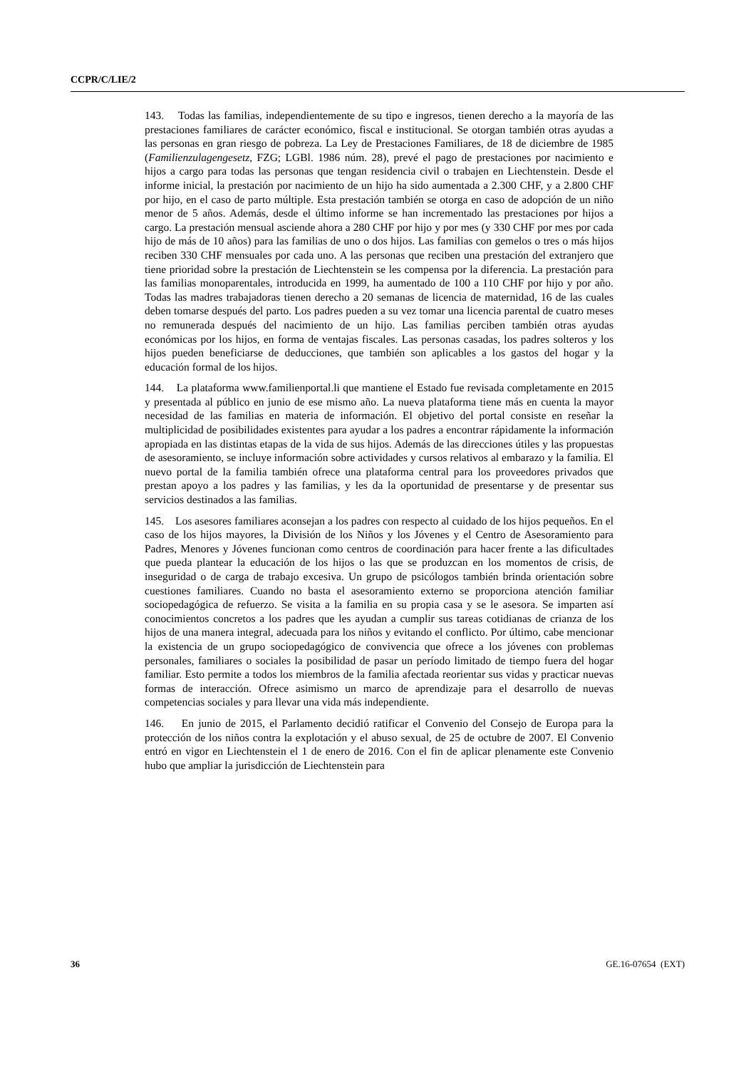CCPR/C/LIE/2
143. Todas las familias, independientemente de su tipo e ingresos, tienen derecho a la mayoría de las prestaciones familiares de carácter económico, fiscal e institucional. Se otorgan también otras ayudas a las personas en gran riesgo de pobreza. La Ley de Prestaciones Familiares, de 18 de diciembre de 1985 (Familienzulagengesetz, FZG; LGBl. 1986 núm. 28), prevé el pago de prestaciones por nacimiento e hijos a cargo para todas las personas que tengan residencia civil o trabajen en Liechtenstein. Desde el informe inicial, la prestación por nacimiento de un hijo ha sido aumentada a 2.300 CHF, y a 2.800 CHF por hijo, en el caso de parto múltiple. Esta prestación también se otorga en caso de adopción de un niño menor de 5 años. Además, desde el último informe se han incrementado las prestaciones por hijos a cargo. La prestación mensual asciende ahora a 280 CHF por hijo y por mes (y 330 CHF por mes por cada hijo de más de 10 años) para las familias de uno o dos hijos. Las familias con gemelos o tres o más hijos reciben 330 CHF mensuales por cada uno. A las personas que reciben una prestación del extranjero que tiene prioridad sobre la prestación de Liechtenstein se les compensa por la diferencia. La prestación para las familias monoparentales, introducida en 1999, ha aumentado de 100 a 110 CHF por hijo y por año. Todas las madres trabajadoras tienen derecho a 20 semanas de licencia de maternidad, 16 de las cuales deben tomarse después del parto. Los padres pueden a su vez tomar una licencia parental de cuatro meses no remunerada después del nacimiento de un hijo. Las familias perciben también otras ayudas económicas por los hijos, en forma de ventajas fiscales. Las personas casadas, los padres solteros y los hijos pueden beneficiarse de deducciones, que también son aplicables a los gastos del hogar y la educación formal de los hijos.
144. La plataforma www.familienportal.li que mantiene el Estado fue revisada completamente en 2015 y presentada al público en junio de ese mismo año. La nueva plataforma tiene más en cuenta la mayor necesidad de las familias en materia de información. El objetivo del portal consiste en reseñar la multiplicidad de posibilidades existentes para ayudar a los padres a encontrar rápidamente la información apropiada en las distintas etapas de la vida de sus hijos. Además de las direcciones útiles y las propuestas de asesoramiento, se incluye información sobre actividades y cursos relativos al embarazo y la familia. El nuevo portal de la familia también ofrece una plataforma central para los proveedores privados que prestan apoyo a los padres y las familias, y les da la oportunidad de presentarse y de presentar sus servicios destinados a las familias.
145. Los asesores familiares aconsejan a los padres con respecto al cuidado de los hijos pequeños. En el caso de los hijos mayores, la División de los Niños y los Jóvenes y el Centro de Asesoramiento para Padres, Menores y Jóvenes funcionan como centros de coordinación para hacer frente a las dificultades que pueda plantear la educación de los hijos o las que se produzcan en los momentos de crisis, de inseguridad o de carga de trabajo excesiva. Un grupo de psicólogos también brinda orientación sobre cuestiones familiares. Cuando no basta el asesoramiento externo se proporciona atención familiar sociopedagógica de refuerzo. Se visita a la familia en su propia casa y se le asesora. Se imparten así conocimientos concretos a los padres que les ayudan a cumplir sus tareas cotidianas de crianza de los hijos de una manera integral, adecuada para los niños y evitando el conflicto. Por último, cabe mencionar la existencia de un grupo sociopedagógico de convivencia que ofrece a los jóvenes con problemas personales, familiares o sociales la posibilidad de pasar un período limitado de tiempo fuera del hogar familiar. Esto permite a todos los miembros de la familia afectada reorientar sus vidas y practicar nuevas formas de interacción. Ofrece asimismo un marco de aprendizaje para el desarrollo de nuevas competencias sociales y para llevar una vida más independiente.
146. En junio de 2015, el Parlamento decidió ratificar el Convenio del Consejo de Europa para la protección de los niños contra la explotación y el abuso sexual, de 25 de octubre de 2007. El Convenio entró en vigor en Liechtenstein el 1 de enero de 2016. Con el fin de aplicar plenamente este Convenio hubo que ampliar la jurisdicción de Liechtenstein para
36 GE.16-07654 (EXT)